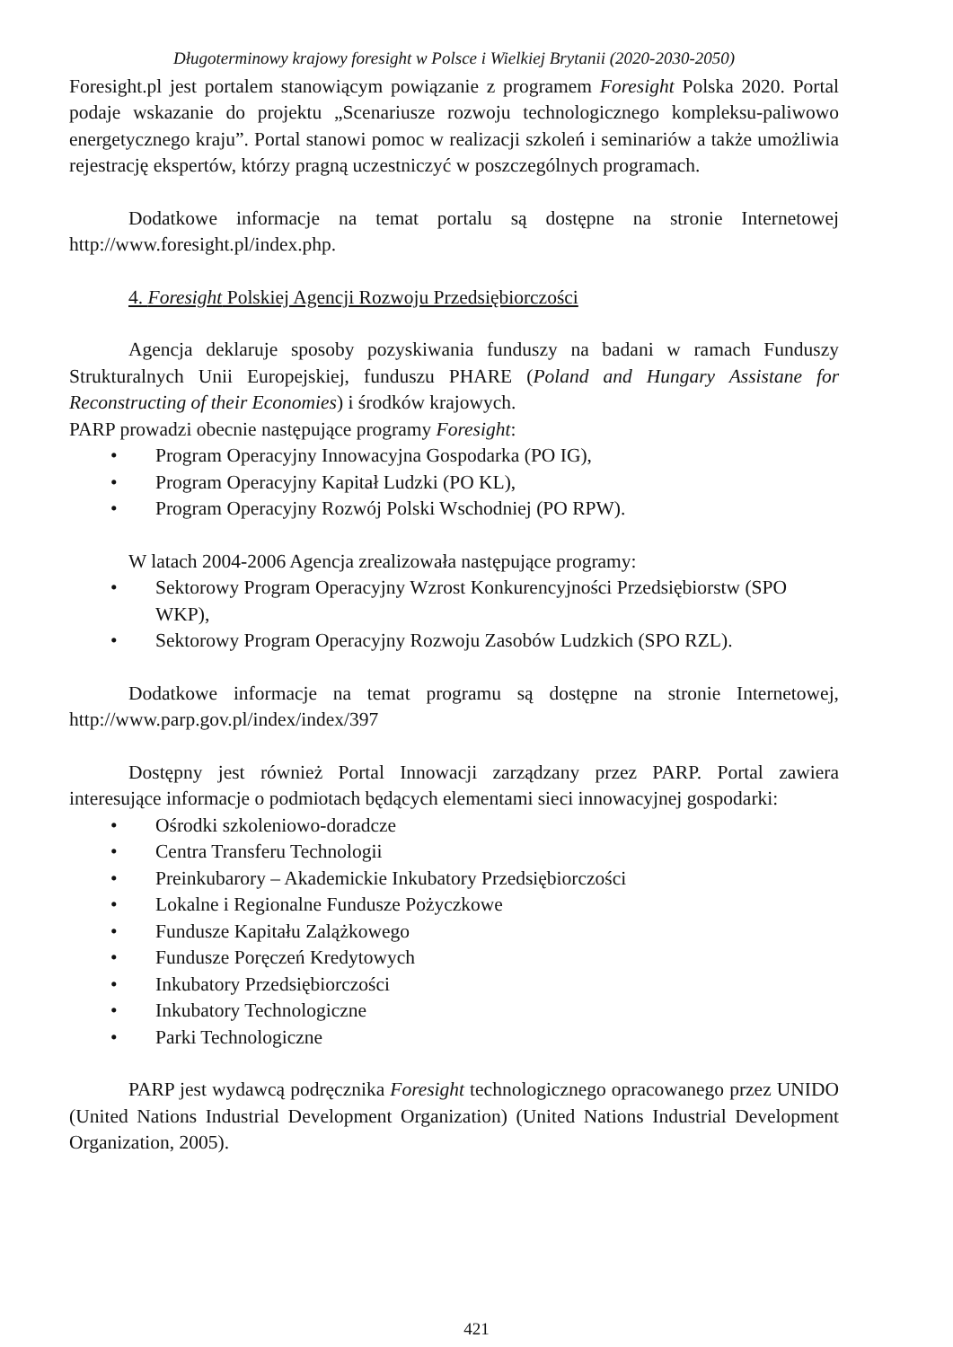Długoterminowy krajowy foresight w Polsce i Wielkiej Brytanii (2020-2030-2050)
Foresight.pl jest portalem stanowiącym powiązanie z programem Foresight Polska 2020. Portal podaje wskazanie do projektu „Scenariusze rozwoju technologicznego kompleksu-paliwowo energetycznego kraju”. Portal stanowi pomoc w realizacji szkoleń i seminariów a także umożliwia rejestrację ekspertów, którzy pragną uczestniczyć w poszczególnych programach.
Dodatkowe informacje na temat portalu są dostępne na stronie Internetowej http://www.foresight.pl/index.php.
4. Foresight Polskiej Agencji Rozwoju Przedsiębiorczości
Agencja deklaruje sposoby pozyskiwania funduszy na badani w ramach Funduszy Strukturalnych Unii Europejskiej, funduszu PHARE (Poland and Hungary Assistane for Reconstructing of their Economies) i środków krajowych.
PARP prowadzi obecnie następujące programy Foresight:
• Program Operacyjny Innowacyjna Gospodarka (PO IG),
• Program Operacyjny Kapitał Ludzki (PO KL),
• Program Operacyjny Rozwój Polski Wschodniej (PO RPW).
W latach 2004-2006 Agencja zrealizowała następujące programy:
• Sektorowy Program Operacyjny Wzrost Konkurencyjności Przedsiębiorstw (SPO WKP),
• Sektorowy Program Operacyjny Rozwoju Zasobów Ludzkich (SPO RZL).
Dodatkowe informacje na temat programu są dostępne na stronie Internetowej, http://www.parp.gov.pl/index/index/397
Dostępny jest również Portal Innowacji zarządzany przez PARP. Portal zawiera interesujące informacje o podmiotach będących elementami sieci innowacyjnej gospodarki:
• Ośrodki szkoleniowo-doradcze
• Centra Transferu Technologii
• Preinkubarory – Akademickie Inkubatory Przedsiębiorczości
• Lokalne i Regionalne Fundusze Pożyczkowe
• Fundusze Kapitału Zalążkowego
• Fundusze Poręczeń Kredytowych
• Inkubatory Przedsiębiorczości
• Inkubatory Technologiczne
• Parki Technologiczne
PARP jest wydawcą podręcznika Foresight technologicznego opracowanego przez UNIDO (United Nations Industrial Development Organization) (United Nations Industrial Development Organization, 2005).
421